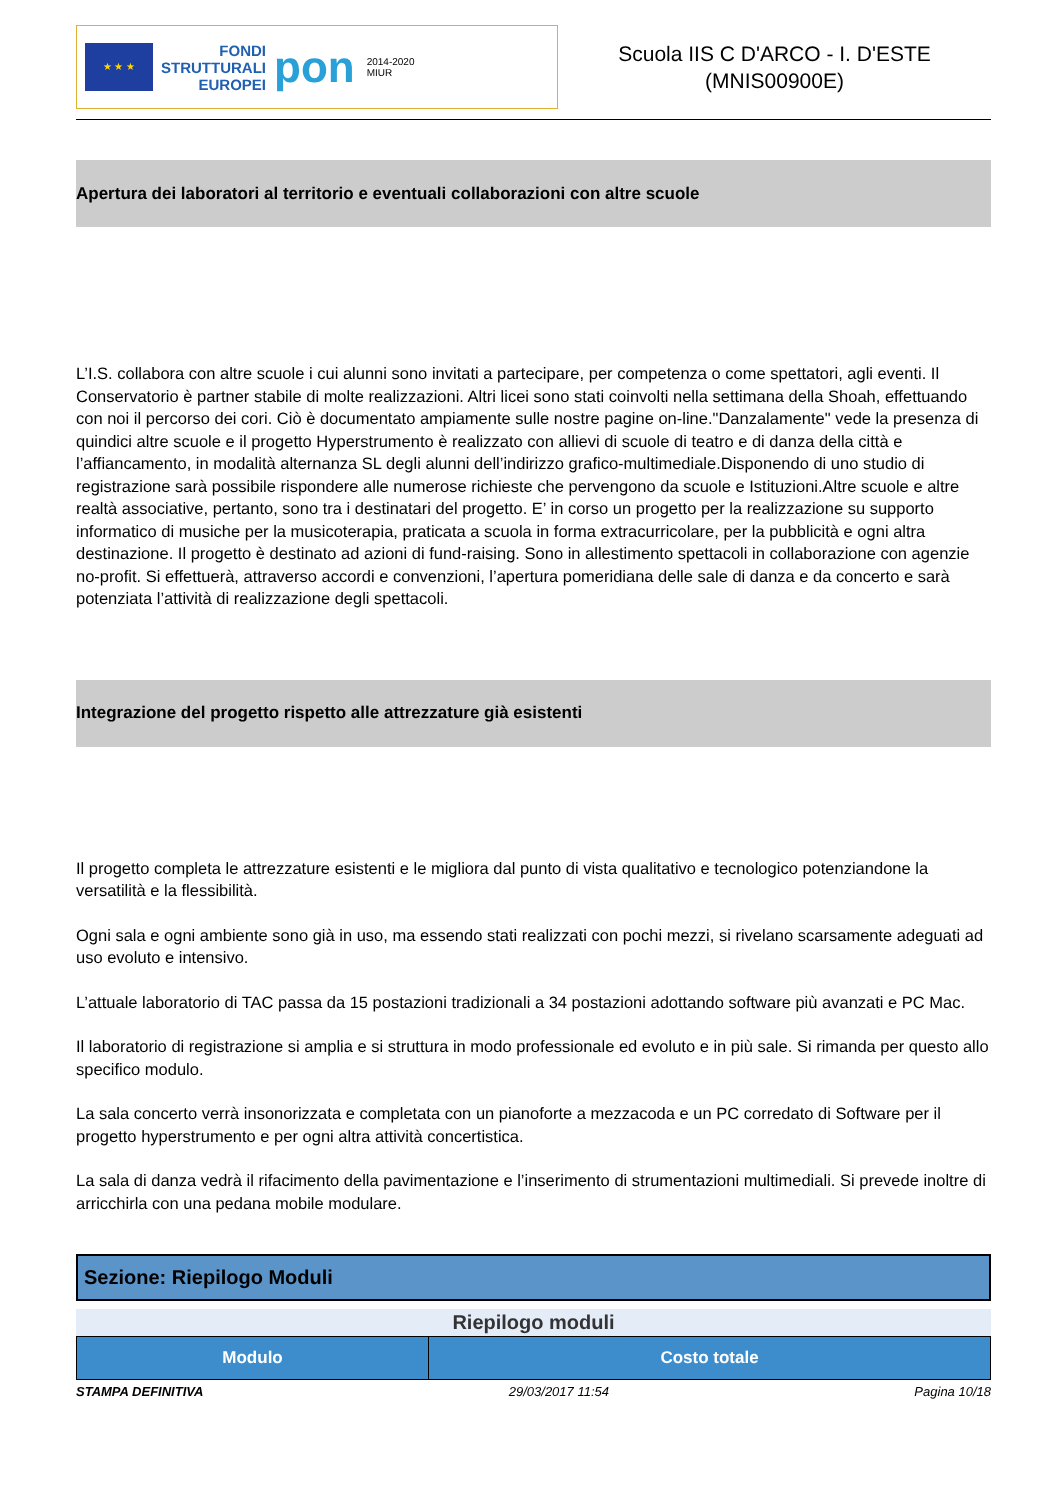★ ★ ★
FONDI
STRUTTURALI
EUROPEI
pon
2014-2020
MIUR
Scuola IIS C D'ARCO - I. D'ESTE
(MNIS00900E)
Apertura dei laboratori al territorio e eventuali collaborazioni con altre scuole
L’I.S. collabora con altre scuole i cui alunni sono invitati a partecipare, per competenza o come spettatori, agli eventi. Il Conservatorio è partner stabile di molte realizzazioni. Altri licei sono stati coinvolti nella settimana della Shoah, effettuando con noi il percorso dei cori. Ciò è documentato ampiamente sulle nostre pagine on-line."Danzalamente" vede la presenza di quindici altre scuole e il progetto Hyperstrumento è realizzato con allievi di scuole di teatro e di danza della città e l’affiancamento, in modalità alternanza SL degli alunni dell’indirizzo grafico-multimediale.Disponendo di uno studio di registrazione sarà possibile rispondere alle numerose richieste che pervengono da scuole e Istituzioni.Altre scuole e altre realtà associative, pertanto, sono tra i destinatari del progetto. E’ in corso un progetto per la realizzazione su supporto informatico di musiche per la musicoterapia, praticata a scuola in forma extracurricolare, per la pubblicità e ogni altra destinazione. Il progetto è destinato ad azioni di fund-raising. Sono in allestimento spettacoli in collaborazione con agenzie no-profit. Si effettuerà, attraverso accordi e convenzioni, l’apertura pomeridiana delle sale di danza e da concerto e sarà potenziata l’attività di realizzazione degli spettacoli.
Integrazione del progetto rispetto alle attrezzature già esistenti
Il progetto completa le attrezzature esistenti e le migliora dal punto di vista qualitativo e tecnologico potenziandone la versatilità e la flessibilità.
Ogni sala e ogni ambiente sono già in uso, ma essendo stati realizzati con pochi mezzi, si rivelano scarsamente adeguati ad uso evoluto e intensivo.
L’attuale laboratorio di TAC passa da 15 postazioni tradizionali a 34 postazioni adottando software più avanzati e PC Mac.
Il laboratorio di registrazione si amplia e si struttura in modo professionale ed evoluto e in più sale. Si rimanda per questo allo specifico modulo.
La sala concerto verrà insonorizzata e completata con un pianoforte a mezzacoda e un PC corredato di Software per il progetto hyperstrumento e per ogni altra attività concertistica.
La sala di danza vedrà il rifacimento della pavimentazione e l’inserimento di strumentazioni multimediali. Si prevede inoltre di arricchirla con una pedana mobile modulare.
Sezione: Riepilogo Moduli
Riepilogo moduli
| Modulo | Costo totale |
| --- | --- |
STAMPA DEFINITIVA 29/03/2017 11:54 Pagina 10/18